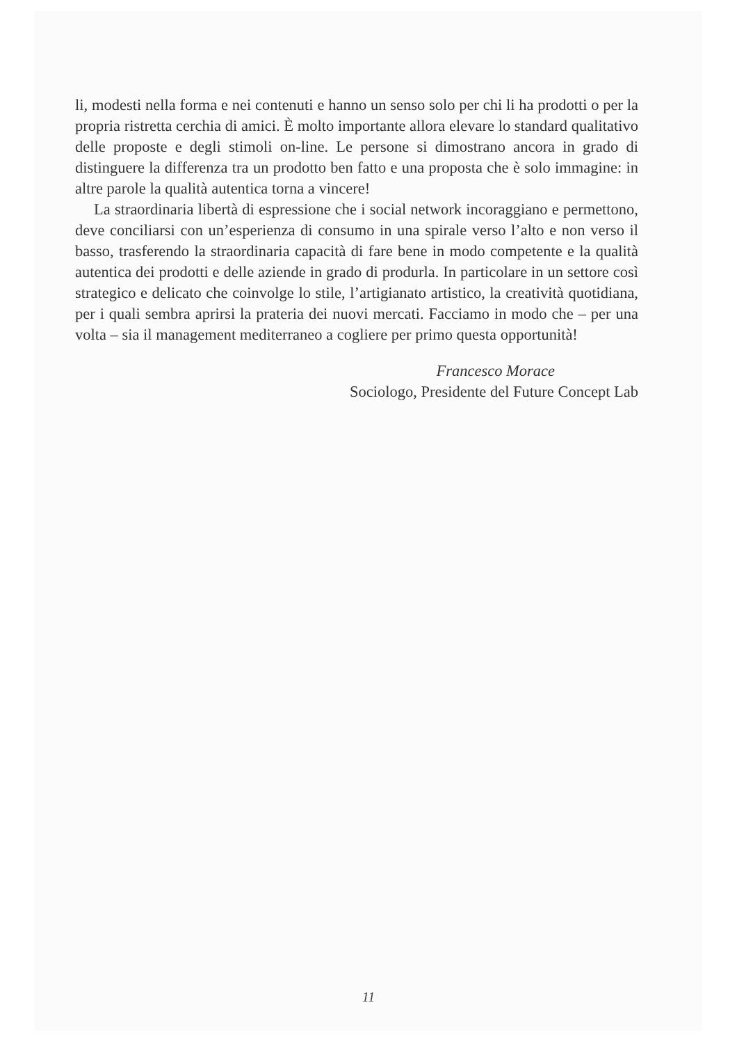li, modesti nella forma e nei contenuti e hanno un senso solo per chi li ha prodotti o per la propria ristretta cerchia di amici. È molto importante allora elevare lo standard qualitativo delle proposte e degli stimoli on-line. Le persone si dimostrano ancora in grado di distinguere la differenza tra un prodotto ben fatto e una proposta che è solo immagine: in altre parole la qualità autentica torna a vincere!
La straordinaria libertà di espressione che i social network incoraggiano e permettono, deve conciliarsi con un’esperienza di consumo in una spirale verso l’alto e non verso il basso, trasferendo la straordinaria capacità di fare bene in modo competente e la qualità autentica dei prodotti e delle aziende in grado di produrla. In particolare in un settore così strategico e delicato che coinvolge lo stile, l’artigianato artistico, la creatività quotidiana, per i quali sembra aprirsi la prateria dei nuovi mercati. Facciamo in modo che – per una volta – sia il management mediterraneo a cogliere per primo questa opportunità!
Francesco Morace
Sociologo, Presidente del Future Concept Lab
11